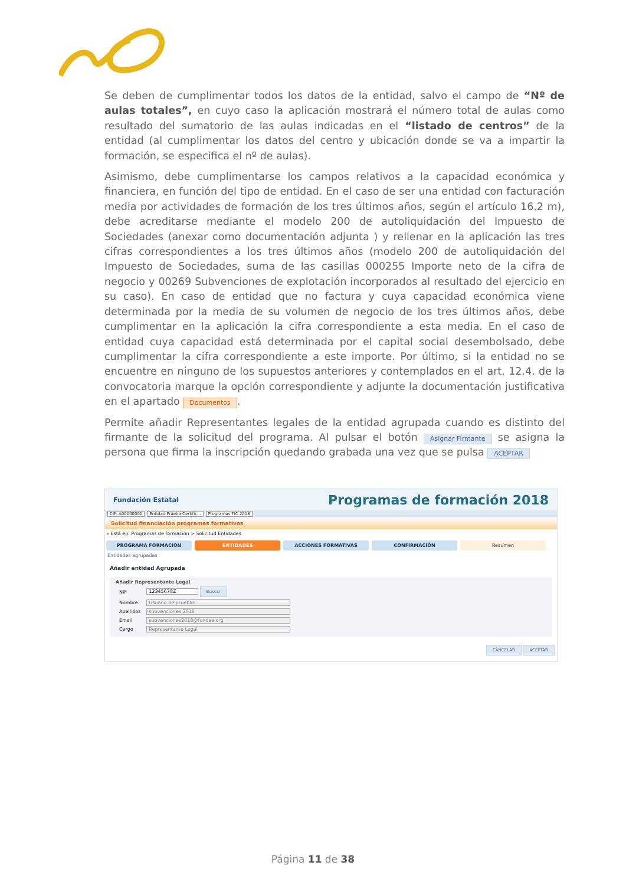Se deben de cumplimentar todos los datos de la entidad, salvo el campo de “Nº de aulas totales”, en cuyo caso la aplicación mostrará el número total de aulas como resultado del sumatorio de las aulas indicadas en el “listado de centros” de la entidad (al cumplimentar los datos del centro y ubicación donde se va a impartir la formación, se especifica el nº de aulas).
Asimismo, debe cumplimentarse los campos relativos a la capacidad económica y financiera, en función del tipo de entidad. En el caso de ser una entidad con facturación media por actividades de formación de los tres últimos años, según el artículo 16.2 m), debe acreditarse mediante el modelo 200 de autoliquidación del Impuesto de Sociedades (anexar como documentación adjunta ) y rellenar en la aplicación las tres cifras correspondientes a los tres últimos años (modelo 200 de autoliquidación del Impuesto de Sociedades, suma de las casillas 000255 Importe neto de la cifra de negocio y 00269 Subvenciones de explotación incorporados al resultado del ejercicio en su caso). En caso de entidad que no factura y cuya capacidad económica viene determinada por la media de su volumen de negocio de los tres últimos años, debe cumplimentar en la aplicación la cifra correspondiente a esta media. En el caso de entidad cuya capacidad está determinada por el capital social desembolsado, debe cumplimentar la cifra correspondiente a este importe. Por último, si la entidad no se encuentre en ninguno de los supuestos anteriores y contemplados en el art. 12.4. de la convocatoria marque la opción correspondiente y adjunte la documentación justificativa en el apartado Documentos.
Permite añadir Representantes legales de la entidad agrupada cuando es distinto del firmante de la solicitud del programa. Al pulsar el botón Asignar Firmante se asigna la persona que firma la inscripción quedando grabada una vez que se pulsa ACEPTAR
Fundación Estatal Programas de formación 2018
CIF: A00000000 Entidad Prueba Certific... Programas TIC 2018
Solicitud financiación programas formativos
» Está en: Programas de formación > Solicitud Entidades
PROGRAMA FORMACION ENTIDADES ACCIONES FORMATIVAS CONFIRMACIÓN Resumen
Entidades agrupadas
Añadir entidad Agrupada
Añadir Representante Legal
| NIF | 12345678Z Buscar |
| Nombre | Usuario de pruebas |
| Apellidos | subvenciones 2018 |
| Email | subvenciones2018@fundae.org |
| Cargo | Representante Legal |
CANCELAR ACEPTAR
Página 11 de 38